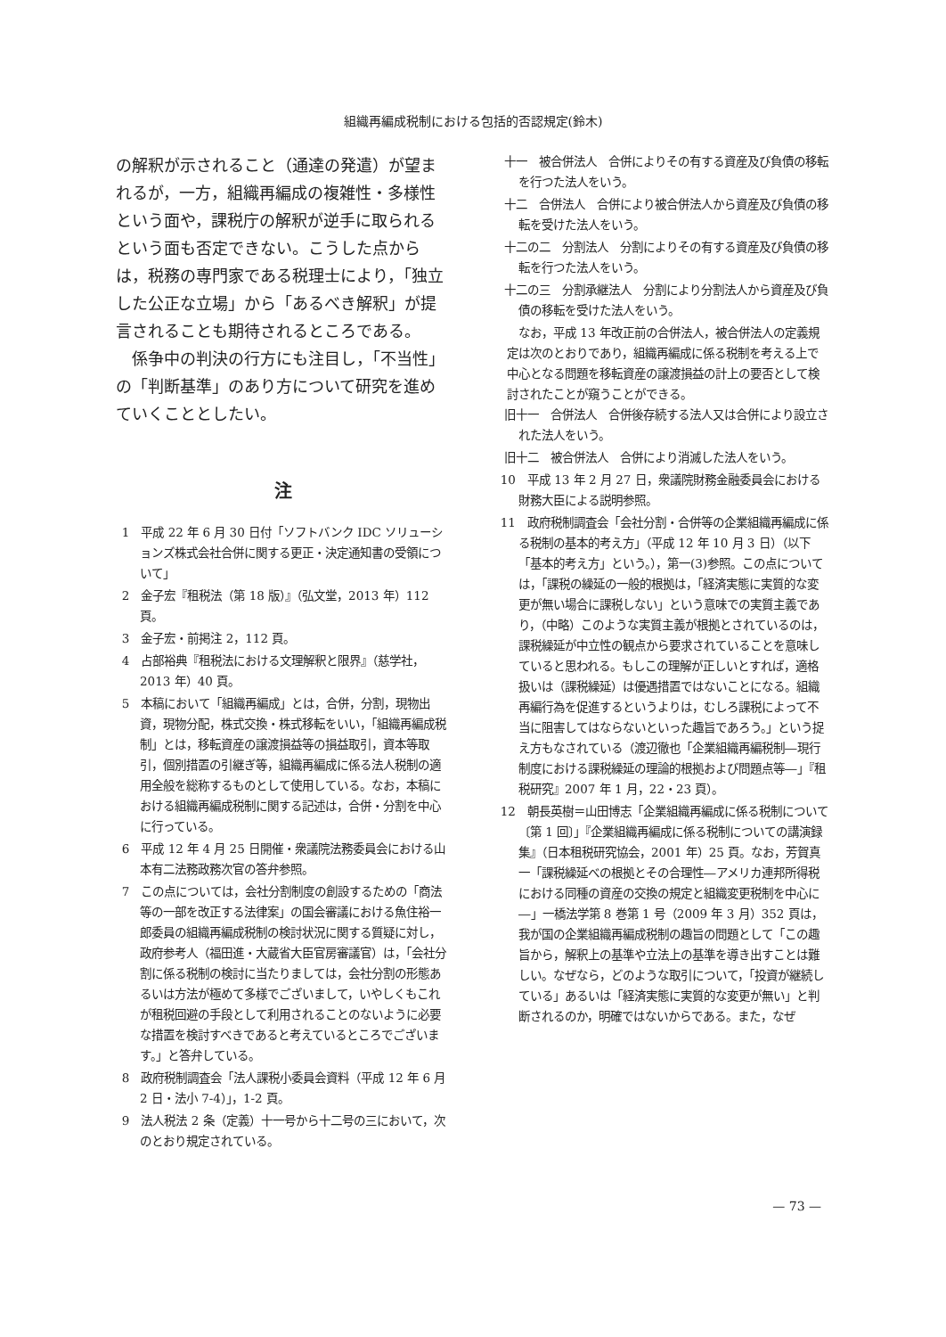組織再編成税制における包括的否認規定(鈴木)
の解釈が示されること（通達の発遣）が望まれるが，一方，組織再編成の複雑性・多様性という面や，課税庁の解釈が逆手に取られるという面も否定できない。こうした点からは，税務の専門家である税理士により，「独立した公正な立場」から「あるべき解釈」が提言されることも期待されるところである。
係争中の判決の行方にも注目し，「不当性」の「判断基準」のあり方について研究を進めていくこととしたい。
注
1　平成 22 年 6 月 30 日付「ソフトバンク IDC ソリューションズ株式会社合併に関する更正・決定通知書の受領について」
2　金子宏『租税法（第 18 版）』（弘文堂，2013 年）112 頁。
3　金子宏・前掲注 2，112 頁。
4　占部裕典『租税法における文理解釈と限界』（慈学社，2013 年）40 頁。
5　本稿において「組織再編成」とは，合併，分割，現物出資，現物分配，株式交換・株式移転をいい，「組織再編成税制」とは，移転資産の譲渡損益等の損益取引，資本等取引，個別措置の引継ぎ等，組織再編成に係る法人税制の適用全般を総称するものとして使用している。なお，本稿における組織再編成税制に関する記述は，合併・分割を中心に行っている。
6　平成 12 年 4 月 25 日開催・衆議院法務委員会における山本有二法務政務次官の答弁参照。
7　この点については，会社分割制度の創設するための「商法等の一部を改正する法律案」の国会審議における魚住裕一郎委員の組織再編成税制の検討状況に関する質疑に対し，政府参考人（福田進・大蔵省大臣官房審議官）は，「会社分割に係る税制の検討に当たりましては，会社分割の形態あるいは方法が極めて多様でございまして，いやしくもこれが租税回避の手段として利用されることのないように必要な措置を検討すべきであると考えているところでございます。」と答弁している。
8　政府税制調査会「法人課税小委員会資料（平成 12 年 6 月 2 日・法小 7-4）」，1-2 頁。
9　法人税法 2 条（定義）十一号から十二号の三において，次のとおり規定されている。
十一　被合併法人　合併によりその有する資産及び負債の移転を行つた法人をいう。
十二　合併法人　合併により被合併法人から資産及び負債の移転を受けた法人をいう。
十二の二　分割法人　分割によりその有する資産及び負債の移転を行つた法人をいう。
十二の三　分割承継法人　分割により分割法人から資産及び負債の移転を受けた法人をいう。
なお，平成 13 年改正前の合併法人，被合併法人の定義規定は次のとおりであり，組織再編成に係る税制を考える上で中心となる問題を移転資産の譲渡損益の計上の要否として検討されたことが窺うことができる。
旧十一　合併法人　合併後存続する法人又は合併により設立された法人をいう。
旧十二　被合併法人　合併により消滅した法人をいう。
10　平成 13 年 2 月 27 日，衆議院財務金融委員会における財務大臣による説明参照。
11　政府税制調査会「会社分割・合併等の企業組織再編成に係る税制の基本的考え方」（平成 12 年 10 月 3 日）（以下「基本的考え方」という。），第一(3)参照。この点については，「課税の繰延の一般的根拠は，「経済実態に実質的な変更が無い場合に課税しない」という意味での実質主義であり，（中略）このような実質主義が根拠とされているのは，課税繰延が中立性の観点から要求されていることを意味していると思われる。もしこの理解が正しいとすれば，適格扱いは（課税繰延）は優遇措置ではないことになる。組織再編行為を促進するというよりは，むしろ課税によって不当に阻害してはならないといった趣旨であろう。」という捉え方もなされている（渡辺徹也「企業組織再編税制―現行制度における課税繰延の理論的根拠および問題点等―」『租税研究』2007 年 1 月，22・23 頁）。
12　朝長英樹＝山田博志「企業組織再編成に係る税制について〔第 1 回〕」『企業組織再編成に係る税制についての講演録集』（日本租税研究協会，2001 年）25 頁。なお，芳賀真一「課税繰延べの根拠とその合理性―アメリカ連邦所得税における同種の資産の交換の規定と組織変更税制を中心に―」一橋法学第 8 巻第 1 号（2009 年 3 月）352 頁は，我が国の企業組織再編成税制の趣旨の問題として「この趣旨から，解釈上の基準や立法上の基準を導き出すことは難しい。なぜなら，どのような取引について，「投資が継続している」あるいは「経済実態に実質的な変更が無い」と判断されるのか，明確ではないからである。また，なぜ
— 73 —